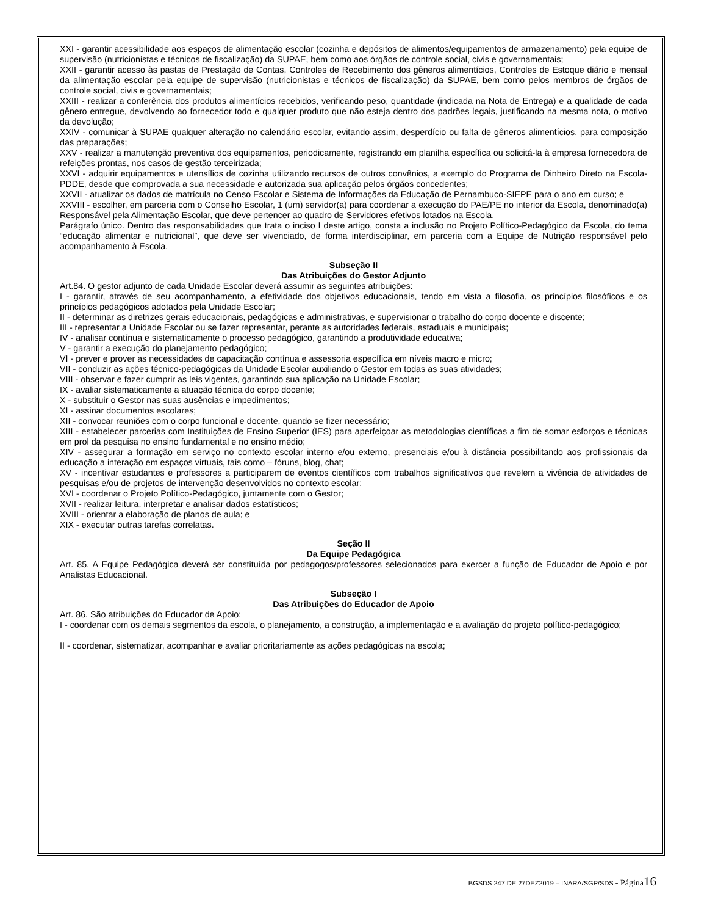XXI - garantir acessibilidade aos espaços de alimentação escolar (cozinha e depósitos de alimentos/equipamentos de armazenamento) pela equipe de supervisão (nutricionistas e técnicos de fiscalização) da SUPAE, bem como aos órgãos de controle social, civis e governamentais;
XXII - garantir acesso às pastas de Prestação de Contas, Controles de Recebimento dos gêneros alimentícios, Controles de Estoque diário e mensal da alimentação escolar pela equipe de supervisão (nutricionistas e técnicos de fiscalização) da SUPAE, bem como pelos membros de órgãos de controle social, civis e governamentais;
XXIII - realizar a conferência dos produtos alimentícios recebidos, verificando peso, quantidade (indicada na Nota de Entrega) e a qualidade de cada gênero entregue, devolvendo ao fornecedor todo e qualquer produto que não esteja dentro dos padrões legais, justificando na mesma nota, o motivo da devolução;
XXIV - comunicar à SUPAE qualquer alteração no calendário escolar, evitando assim, desperdício ou falta de gêneros alimentícios, para composição das preparações;
XXV - realizar a manutenção preventiva dos equipamentos, periodicamente, registrando em planilha específica ou solicitá-la à empresa fornecedora de refeições prontas, nos casos de gestão terceirizada;
XXVI - adquirir equipamentos e utensílios de cozinha utilizando recursos de outros convênios, a exemplo do Programa de Dinheiro Direto na Escola-PDDE, desde que comprovada a sua necessidade e autorizada sua aplicação pelos órgãos concedentes;
XXVII - atualizar os dados de matrícula no Censo Escolar e Sistema de Informações da Educação de Pernambuco-SIEPE para o ano em curso; e
XXVIII - escolher, em parceria com o Conselho Escolar, 1 (um) servidor(a) para coordenar a execução do PAE/PE no interior da Escola, denominado(a) Responsável pela Alimentação Escolar, que deve pertencer ao quadro de Servidores efetivos lotados na Escola.
Parágrafo único. Dentro das responsabilidades que trata o inciso I deste artigo, consta a inclusão no Projeto Político-Pedagógico da Escola, do tema “educação alimentar e nutricional”, que deve ser vivenciado, de forma interdisciplinar, em parceria com a Equipe de Nutrição responsável pelo acompanhamento à Escola.
Subseção II
Das Atribuições do Gestor Adjunto
Art.84. O gestor adjunto de cada Unidade Escolar deverá assumir as seguintes atribuições:
I - garantir, através de seu acompanhamento, a efetividade dos objetivos educacionais, tendo em vista a filosofia, os princípios filosóficos e os princípios pedagógicos adotados pela Unidade Escolar;
II - determinar as diretrizes gerais educacionais, pedagógicas e administrativas, e supervisionar o trabalho do corpo docente e discente;
III - representar a Unidade Escolar ou se fazer representar, perante as autoridades federais, estaduais e municipais;
IV - analisar contínua e sistematicamente o processo pedagógico, garantindo a produtividade educativa;
V - garantir a execução do planejamento pedagógico;
VI - prever e prover as necessidades de capacitação contínua e assessoria específica em níveis macro e micro;
VII - conduzir as ações técnico-pedagógicas da Unidade Escolar auxiliando o Gestor em todas as suas atividades;
VIII - observar e fazer cumprir as leis vigentes, garantindo sua aplicação na Unidade Escolar;
IX - avaliar sistematicamente a atuação técnica do corpo docente;
X - substituir o Gestor nas suas ausências e impedimentos;
XI - assinar documentos escolares;
XII - convocar reuniões com o corpo funcional e docente, quando se fizer necessário;
XIII - estabelecer parcerias com Instituições de Ensino Superior (IES) para aperfeiçoar as metodologias científicas a fim de somar esforços e técnicas em prol da pesquisa no ensino fundamental e no ensino médio;
XIV - assegurar a formação em serviço no contexto escolar interno e/ou externo, presenciais e/ou à distância possibilitando aos profissionais da educação a interação em espaços virtuais, tais como – fóruns, blog, chat;
XV - incentivar estudantes e professores a participarem de eventos científicos com trabalhos significativos que revelem a vivência de atividades de pesquisas e/ou de projetos de intervenção desenvolvidos no contexto escolar;
XVI - coordenar o Projeto Político-Pedagógico, juntamente com o Gestor;
XVII - realizar leitura, interpretar e analisar dados estatísticos;
XVIII - orientar a elaboração de planos de aula; e
XIX - executar outras tarefas correlatas.
Seção II
Da Equipe Pedagógica
Art. 85. A Equipe Pedagógica deverá ser constituída por pedagogos/professores selecionados para exercer a função de Educador de Apoio e por Analistas Educacional.
Subseção I
Das Atribuições do Educador de Apoio
Art. 86. São atribuições do Educador de Apoio:
I - coordenar com os demais segmentos da escola, o planejamento, a construção, a implementação e a avaliação do projeto político-pedagógico;
II - coordenar, sistematizar, acompanhar e avaliar prioritariamente as ações pedagógicas na escola;
BGSDS 247 DE 27DEZ2019 – INARA/SGP/SDS - Página 16